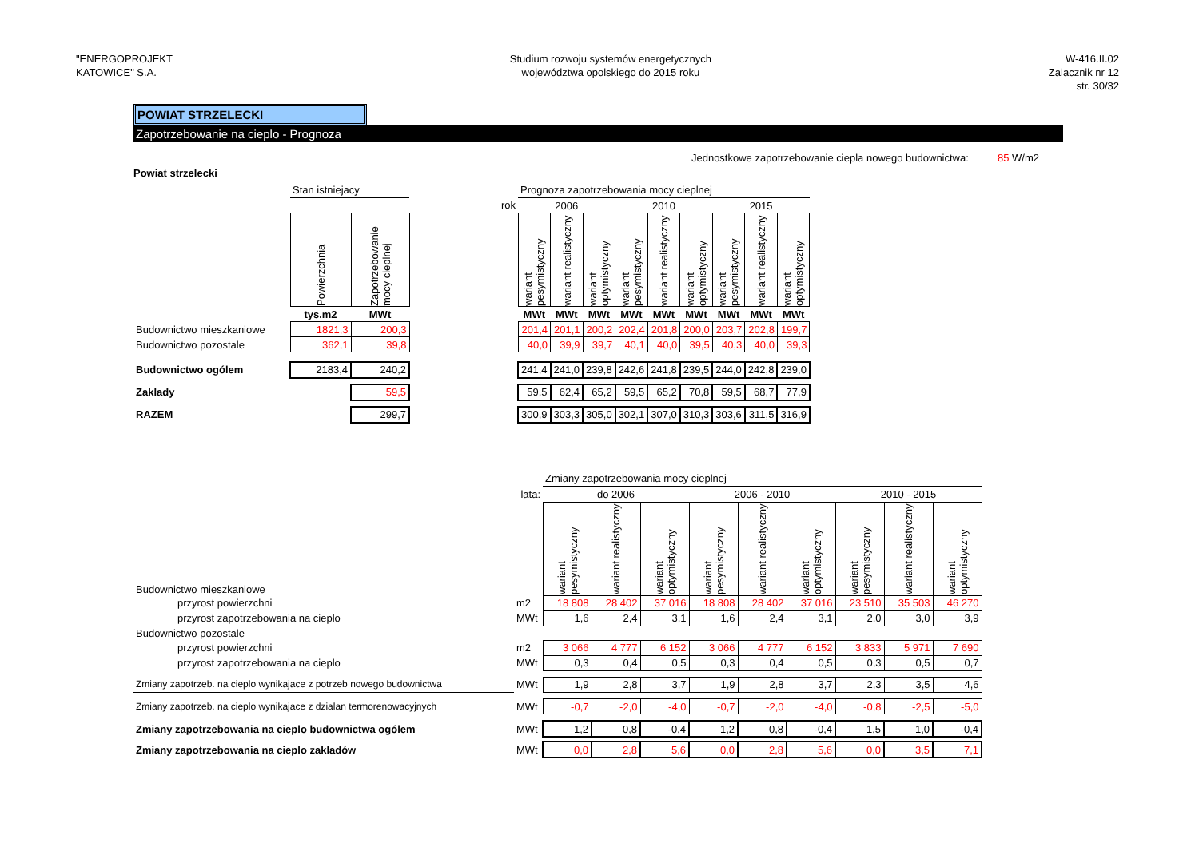"ENERGOPROJEKT
KATOWICE" S.A.
Studium rozwoju systemów energetycznych
województwa opolskiego do 2015 roku
W-416.II.02
Zalacznik nr 12
str. 30/32
POWIAT STRZELECKI
Zapotrzebowanie na cieplo - Prognoza
Jednostkowe zapotrzebowanie ciepla nowego budownictwa: 85 W/m2
Powiat strzelecki
| | Stan istniejacy | | | Prognoza zapotrzebowania mocy cieplnej | | | | | | | | |
| | | | rok | 2006 | | | 2010 | | | 2015 | | |
| | Powierzchnia | Zapotrzebowanie mocy cieplnej | | wariant pesymistyczny | wariant realistyczny | wariant optymistyczny | wariant pesymistyczny | wariant realistyczny | wariant optymistyczny | wariant pesymistyczny | wariant realistyczny | wariant optymistyczny |
| | tys.m2 | MWt | | MWt | MWt | MWt | MWt | MWt | MWt | MWt | MWt | MWt |
| Budownictwo mieszkaniowe | 1821,3 | 200,3 | | 201,4 | 201,1 | 200,2 | 202,4 | 201,8 | 200,0 | 203,7 | 202,8 | 199,7 |
| Budownictwo pozostale | 362,1 | 39,8 | | 40,0 | 39,9 | 39,7 | 40,1 | 40,0 | 39,5 | 40,3 | 40,0 | 39,3 |
| Budownictwo ogólem | 2183,4 | 240,2 | | 241,4 | 241,0 | 239,8 | 242,6 | 241,8 | 239,5 | 244,0 | 242,8 | 239,0 |
| Zaklady | | 59,5 | | 59,5 | 62,4 | 65,2 | 59,5 | 65,2 | 70,8 | 59,5 | 68,7 | 77,9 |
| RAZEM | | 299,7 | | 300,9 | 303,3 | 305,0 | 302,1 | 307,0 | 310,3 | 303,6 | 311,5 | 316,9 |
| | | Zmiany zapotrzebowania mocy cieplnej | | | | | | | | |
| | lata: | do 2006 | | | 2006 - 2010 | | | 2010 - 2015 | | |
| Budownictwo mieszkaniowe | | wariant pesymistyczny | wariant realistyczny | wariant optymistyczny | wariant pesymistyczny | wariant realistyczny | wariant optymistyczny | wariant pesymistyczny | wariant realistyczny | wariant optymistyczny |
| przyrost powierzchni | m2 | 18 808 | 28 402 | 37 016 | 18 808 | 28 402 | 37 016 | 23 510 | 35 503 | 46 270 |
| przyrost zapotrzebowania na cieplo | MWt | 1,6 | 2,4 | 3,1 | 1,6 | 2,4 | 3,1 | 2,0 | 3,0 | 3,9 |
| Budownictwo pozostale | | | | | | | | | | |
| przyrost powierzchni | m2 | 3 066 | 4 777 | 6 152 | 3 066 | 4 777 | 6 152 | 3 833 | 5 971 | 7 690 |
| przyrost zapotrzebowania na cieplo | MWt | 0,3 | 0,4 | 0,5 | 0,3 | 0,4 | 0,5 | 0,3 | 0,5 | 0,7 |
| Zmiany zapotrzeb. na cieplo wynikajace z potrzeb nowego budownictwa | MWt | 1,9 | 2,8 | 3,7 | 1,9 | 2,8 | 3,7 | 2,3 | 3,5 | 4,6 |
| Zmiany zapotrzeb. na cieplo wynikajace z dzialan termorenowacyjnych | MWt | -0,7 | -2,0 | -4,0 | -0,7 | -2,0 | -4,0 | -0,8 | -2,5 | -5,0 |
| Zmiany zapotrzebowania na cieplo budownictwa ogólem | MWt | 1,2 | 0,8 | -0,4 | 1,2 | 0,8 | -0,4 | 1,5 | 1,0 | -0,4 |
| Zmiany zapotrzebowania na cieplo zakladów | MWt | 0,0 | 2,8 | 5,6 | 0,0 | 2,8 | 5,6 | 0,0 | 3,5 | 7,1 |